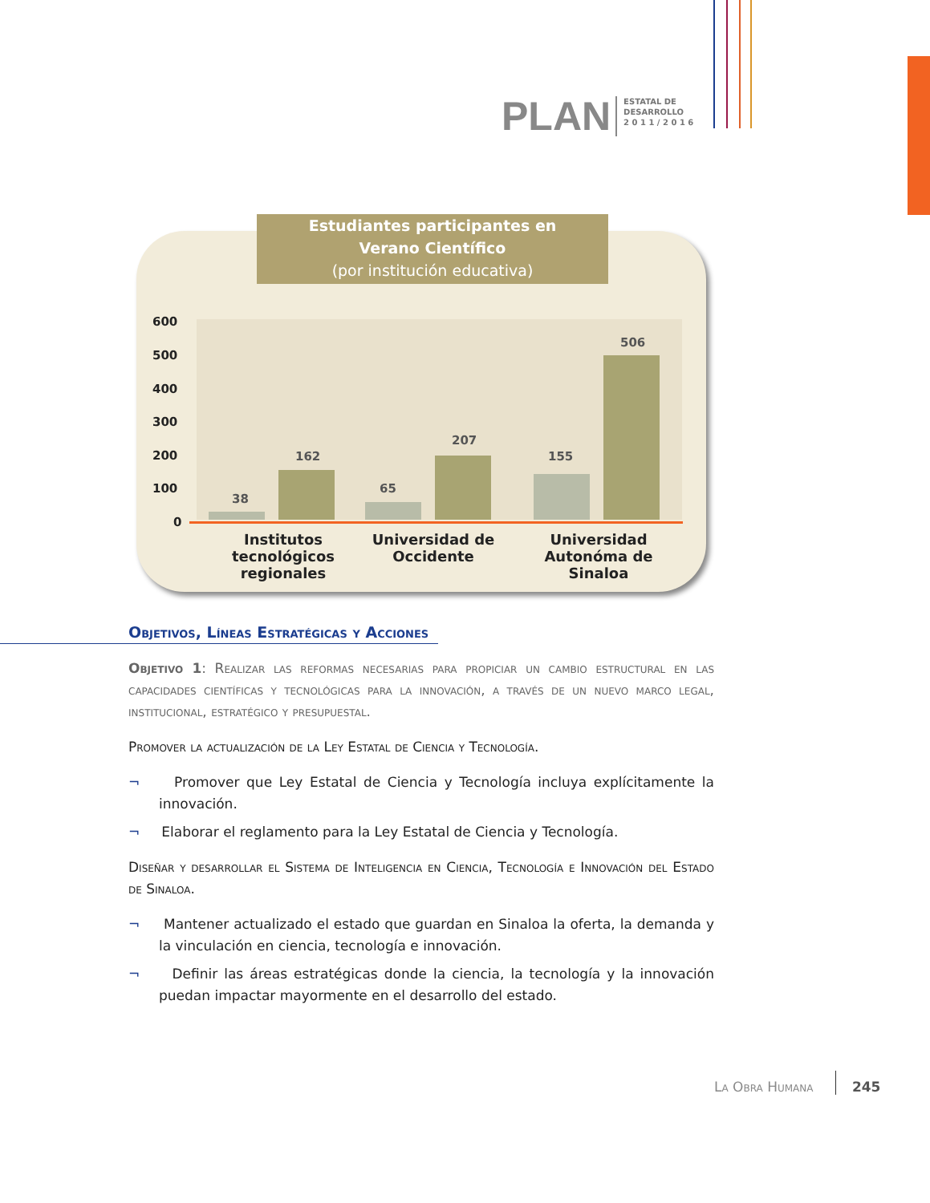PLAN
ESTATAL DE
DESARROLLO
2 0 1 1 / 2 0 1 6
Estudiantes participantes en
Verano Científico
(por institución educativa)
38
162
65
207
155
506
600
500
400
300
200
100
0
Institutos tecnológicos regionales
Universidad de Occidente
Universidad Autonóma de Sinaloa
Objetivos, Líneas Estratégicas y Acciones
Objetivo 1: Realizar las reformas necesarias para propiciar un cambio estructural en las capacidades científicas y tecnológicas para la innovación, a través de un nuevo marco legal, institucional, estratégico y presupuestal.
Promover la actualización de la Ley Estatal de Ciencia y Tecnología.
¬ Promover que Ley Estatal de Ciencia y Tecnología incluya explícitamente la innovación.
¬ Elaborar el reglamento para la Ley Estatal de Ciencia y Tecnología.
Diseñar y desarrollar el Sistema de Inteligencia en Ciencia, Tecnología e Innovación del Estado de Sinaloa.
¬ Mantener actualizado el estado que guardan en Sinaloa la oferta, la demanda y la vinculación en ciencia, tecnología e innovación.
¬ Definir las áreas estratégicas donde la ciencia, la tecnología y la innovación puedan impactar mayormente en el desarrollo del estado.
La Obra Humana 245